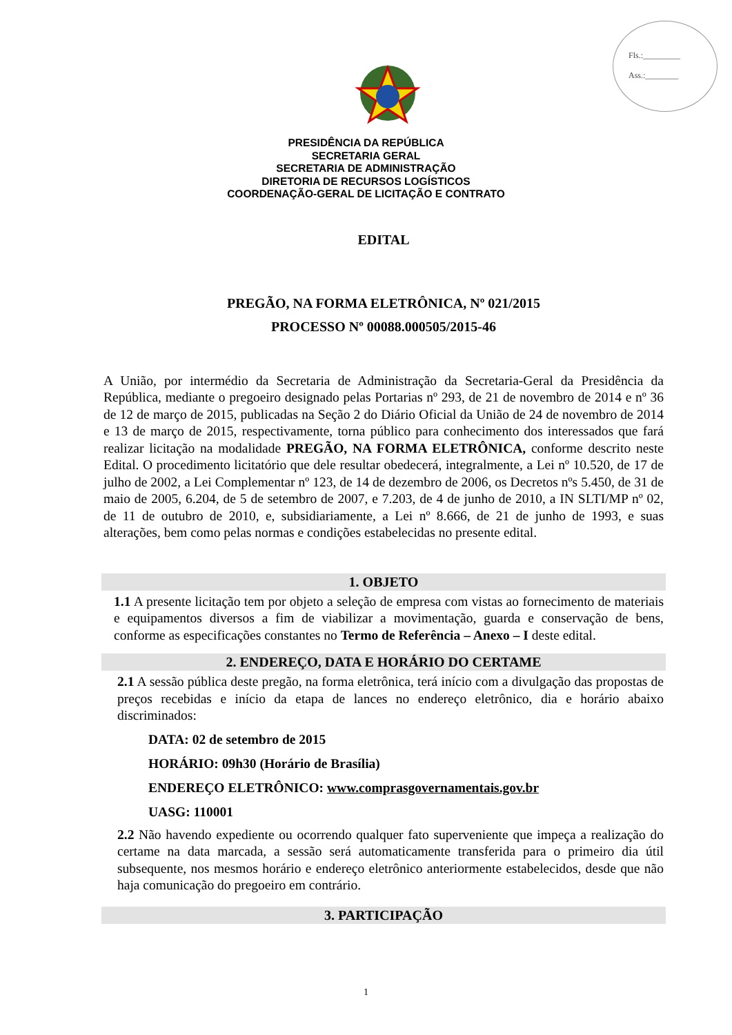Fls.:_________
Ass.:________
PRESIDÊNCIA DA REPÚBLICA
SECRETARIA GERAL
SECRETARIA DE ADMINISTRAÇÃO
DIRETORIA DE RECURSOS LOGÍSTICOS
COORDENAÇÃO-GERAL DE LICITAÇÃO E CONTRATO
EDITAL
PREGÃO, NA FORMA ELETRÔNICA, Nº 021/2015
PROCESSO Nº 00088.000505/2015-46
A União, por intermédio da Secretaria de Administração da Secretaria-Geral da Presidência da República, mediante o pregoeiro designado pelas Portarias nº 293, de 21 de novembro de 2014 e nº 36 de 12 de março de 2015, publicadas na Seção 2 do Diário Oficial da União de 24 de novembro de 2014 e 13 de março de 2015, respectivamente, torna público para conhecimento dos interessados que fará realizar licitação na modalidade PREGÃO, NA FORMA ELETRÔNICA, conforme descrito neste Edital. O procedimento licitatório que dele resultar obedecerá, integralmente, a Lei nº 10.520, de 17 de julho de 2002, a Lei Complementar nº 123, de 14 de dezembro de 2006, os Decretos nºs 5.450, de 31 de maio de 2005, 6.204, de 5 de setembro de 2007, e 7.203, de 4 de junho de 2010, a IN SLTI/MP nº 02, de 11 de outubro de 2010, e, subsidiariamente, a Lei nº 8.666, de 21 de junho de 1993, e suas alterações, bem como pelas normas e condições estabelecidas no presente edital.
1. OBJETO
1.1 A presente licitação tem por objeto a seleção de empresa com vistas ao fornecimento de materiais e equipamentos diversos a fim de viabilizar a movimentação, guarda e conservação de bens, conforme as especificações constantes no Termo de Referência – Anexo – I deste edital.
2. ENDEREÇO, DATA E HORÁRIO DO CERTAME
2.1 A sessão pública deste pregão, na forma eletrônica, terá início com a divulgação das propostas de preços recebidas e início da etapa de lances no endereço eletrônico, dia e horário abaixo discriminados:
DATA: 02 de setembro de 2015
HORÁRIO: 09h30 (Horário de Brasília)
ENDEREÇO ELETRÔNICO: www.comprasgovernamentais.gov.br
UASG: 110001
2.2 Não havendo expediente ou ocorrendo qualquer fato superveniente que impeça a realização do certame na data marcada, a sessão será automaticamente transferida para o primeiro dia útil subsequente, nos mesmos horário e endereço eletrônico anteriormente estabelecidos, desde que não haja comunicação do pregoeiro em contrário.
3. PARTICIPAÇÃO
1